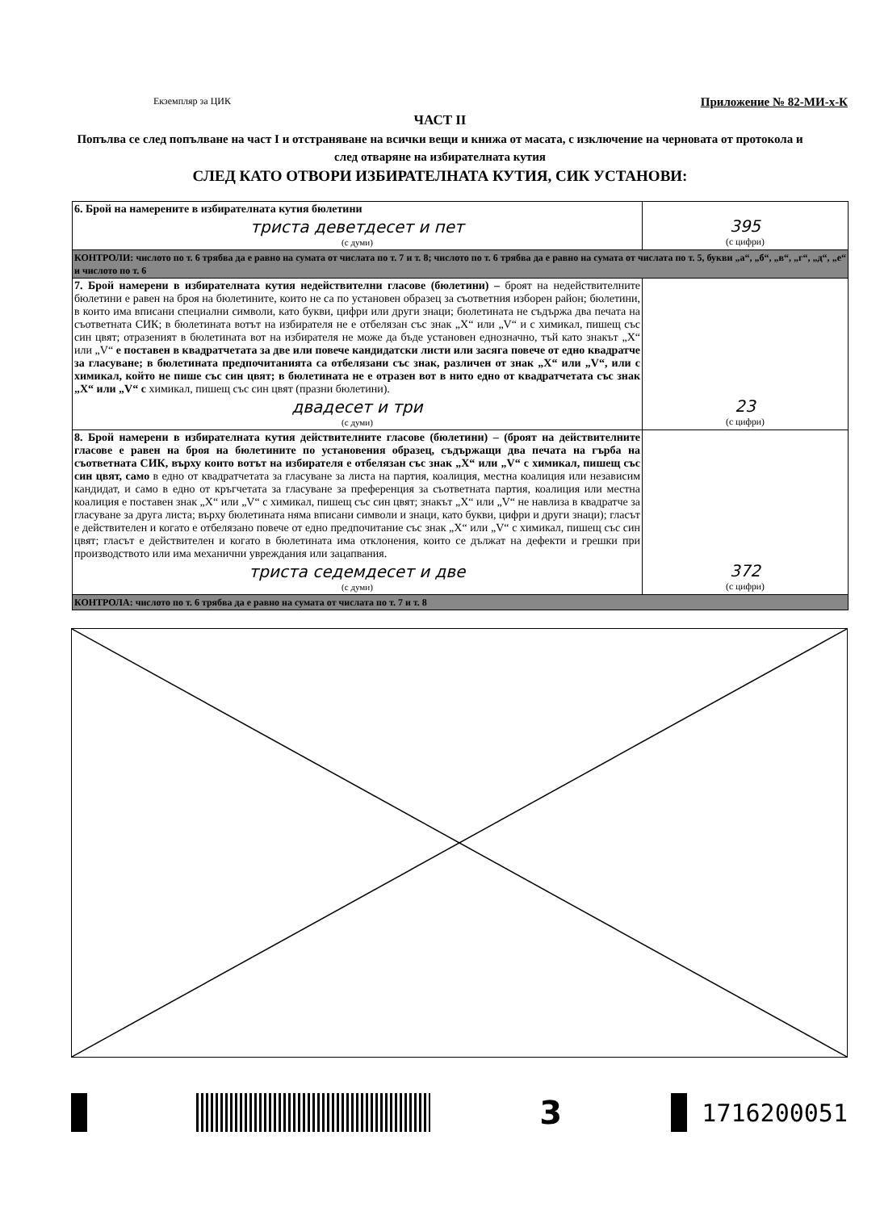Екземпляр за ЦИК Приложение № 82-МИ-х-К
ЧАСТ II
Попълва се след попълване на част I и отстраняване на всички вещи и книжа от масата, с изключение на черновата от протокола и след отваряне на избирателната кутия
СЛЕД КАТО ОТВОРИ ИЗБИРАТЕЛНАТА КУТИЯ, СИК УСТАНОВИ:
| 6. Брой на намерените в избирателната кутия бюлетини триста деветдесет и пет (с думи) | 395 (с цифри) |
| КОНТРОЛИ: числото по т. 6 трябва да е равно на сумата от числата по т. 7 и т. 8; числото по т. 6 трябва да е равно на сумата от числата по т. 5, букви „а“, „б“, „в“, „г“, „д“, „е“ и числото по т. 6 | |
| 7. Брой намерени в избирателната кутия недействителни гласове (бюлетини) – броят на недействителните бюлетини е равен на броя на бюлетините, които не са по установен образец за съответния изборен район; бюлетини, в които има вписани специални символи, като букви, цифри или други знаци; бюлетината не съдържа два печата на съответната СИК; в бюлетината вотът на избирателя не е отбелязан със знак „X“ или „V“ и с химикал, пишещ със син цвят; отразеният в бюлетината вот на избирателя не може да бъде установен еднозначно, тъй като знакът „X“ или „V“ е поставен в квадратчетата за две или повече кандидатски листи или засяга повече от едно квадратче за гласуване; в бюлетината предпочитанията са отбелязани със знак, различен от знак „X“ или „V“, или с химикал, който не пише със син цвят; в бюлетината не е отразен вот в нито едно от квадратчетата със знак „X“ или „V“ с химикал, пишещ със син цвят (празни бюлетини). двадесет и три (с думи) | 23 (с цифри) |
| 8. Брой намерени в избирателната кутия действителните гласове (бюлетини) – (броят на действителните гласове е равен на броя на бюлетините по установения образец, съдържащи два печата на гърба на съответната СИК, върху които вотът на избирателя е отбелязан със знак „X“ или „V“ с химикал, пишещ със син цвят, само в едно от квадратчетата за гласуване за листа на партия, коалиция, местна коалиция или независим кандидат, и само в едно от кръгчетата за гласуване за преференция за съответната партия, коалиция или местна коалиция е поставен знак „X“ или „V“ с химикал, пишещ със син цвят; знакът „X“ или „V“ не навлиза в квадратче за гласуване за друга листа; върху бюлетината няма вписани символи и знаци, като букви, цифри и други знаци); гласът е действителен и когато е отбелязано повече от едно предпочитание със знак „X“ или „V“ с химикал, пишещ със син цвят; гласът е действителен и когато в бюлетината има отклонения, които се дължат на дефекти и грешки при производството или има механични увреждания или зацапвания. триста седемдесет и две (с думи) | 372 (с цифри) |
| КОНТРОЛА: числото по т. 6 трябва да е равно на сумата от числата по т. 7 и т. 8 | |
3
1716200051